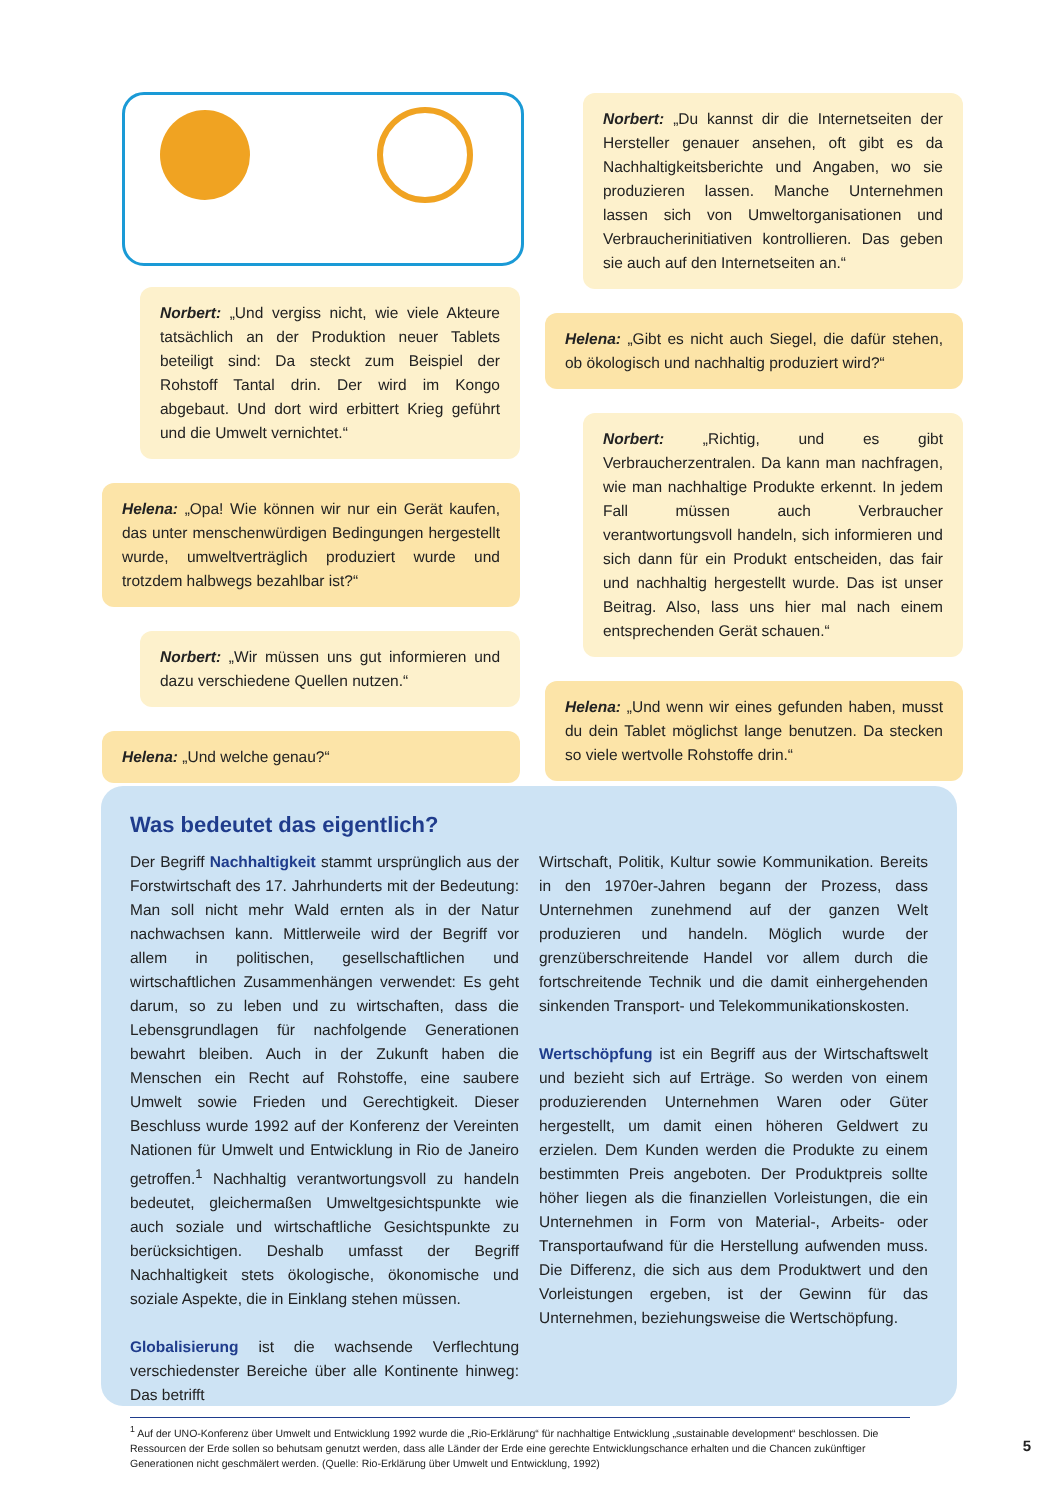Norbert: „Und vergiss nicht, wie viele Akteure tatsächlich an der Produktion neuer Tablets beteiligt sind: Da steckt zum Beispiel der Rohstoff Tantal drin. Der wird im Kongo abgebaut. Und dort wird erbittert Krieg geführt und die Umwelt vernichtet.“
Helena: „Opa! Wie können wir nur ein Gerät kaufen, das unter menschenwürdigen Bedingungen hergestellt wurde, umweltverträglich produziert wurde und trotzdem halbwegs bezahlbar ist?“
Norbert: „Wir müssen uns gut informieren und dazu verschiedene Quellen nutzen.“
Helena: „Und welche genau?“
Norbert: „Du kannst dir die Internetseiten der Hersteller genauer ansehen, oft gibt es da Nachhaltigkeitsberichte und Angaben, wo sie produzieren lassen. Manche Unternehmen lassen sich von Umweltorganisationen und Verbraucherinitiativen kontrollieren. Das geben sie auch auf den Internetseiten an.“
Helena: „Gibt es nicht auch Siegel, die dafür stehen, ob ökologisch und nachhaltig produziert wird?“
Norbert: „Richtig, und es gibt Verbraucherzentralen. Da kann man nachfragen, wie man nachhaltige Produkte erkennt. In jedem Fall müssen auch Verbraucher verantwortungsvoll handeln, sich informieren und sich dann für ein Produkt entscheiden, das fair und nachhaltig hergestellt wurde. Das ist unser Beitrag. Also, lass uns hier mal nach einem entsprechenden Gerät schauen.“
Helena: „Und wenn wir eines gefunden haben, musst du dein Tablet möglichst lange benutzen. Da stecken so viele wertvolle Rohstoffe drin.“
Was bedeutet das eigentlich?
Der Begriff Nachhaltigkeit stammt ursprünglich aus der Forstwirtschaft des 17. Jahrhunderts mit der Bedeutung: Man soll nicht mehr Wald ernten als in der Natur nachwachsen kann. Mittlerweile wird der Begriff vor allem in politischen, gesellschaftlichen und wirtschaftlichen Zusammenhängen verwendet: Es geht darum, so zu leben und zu wirtschaften, dass die Lebensgrundlagen für nachfolgende Generationen bewahrt bleiben. Auch in der Zukunft haben die Menschen ein Recht auf Rohstoffe, eine saubere Umwelt sowie Frieden und Gerechtigkeit. Dieser Beschluss wurde 1992 auf der Konferenz der Vereinten Nationen für Umwelt und Entwicklung in Rio de Janeiro getroffen.<sup>1</sup> Nachhaltig verantwortungsvoll zu handeln bedeutet, gleichermaßen Umweltgesichtspunkte wie auch soziale und wirtschaftliche Gesichtspunkte zu berücksichtigen. Deshalb umfasst der Begriff Nachhaltigkeit stets ökologische, ökonomische und soziale Aspekte, die in Einklang stehen müssen.
Globalisierung ist die wachsende Verflechtung verschiedenster Bereiche über alle Kontinente hinweg: Das betrifft
Wirtschaft, Politik, Kultur sowie Kommunikation. Bereits in den 1970er-Jahren begann der Prozess, dass Unternehmen zunehmend auf der ganzen Welt produzieren und handeln. Möglich wurde der grenzüberschreitende Handel vor allem durch die fortschreitende Technik und die damit einhergehenden sinkenden Transport- und Telekommunikationskosten.
Wertschöpfung ist ein Begriff aus der Wirtschaftswelt und bezieht sich auf Erträge. So werden von einem produzierenden Unternehmen Waren oder Güter hergestellt, um damit einen höheren Geldwert zu erzielen. Dem Kunden werden die Produkte zu einem bestimmten Preis angeboten. Der Produktpreis sollte höher liegen als die finanziellen Vorleistungen, die ein Unternehmen in Form von Material-, Arbeits- oder Transportaufwand für die Herstellung aufwenden muss. Die Differenz, die sich aus dem Produktwert und den Vorleistungen ergeben, ist der Gewinn für das Unternehmen, beziehungsweise die Wertschöpfung.
<sup>1</sup> Auf der UNO-Konferenz über Umwelt und Entwicklung 1992 wurde die „Rio-Erklärung“ für nachhaltige Entwicklung „sustainable development“ beschlossen. Die Ressourcen der Erde sollen so behutsam genutzt werden, dass alle Länder der Erde eine gerechte Entwicklungschance erhalten und die Chancen zukünftiger Generationen nicht geschmälert werden. (Quelle: Rio-Erklärung über Umwelt und Entwicklung, 1992)
5